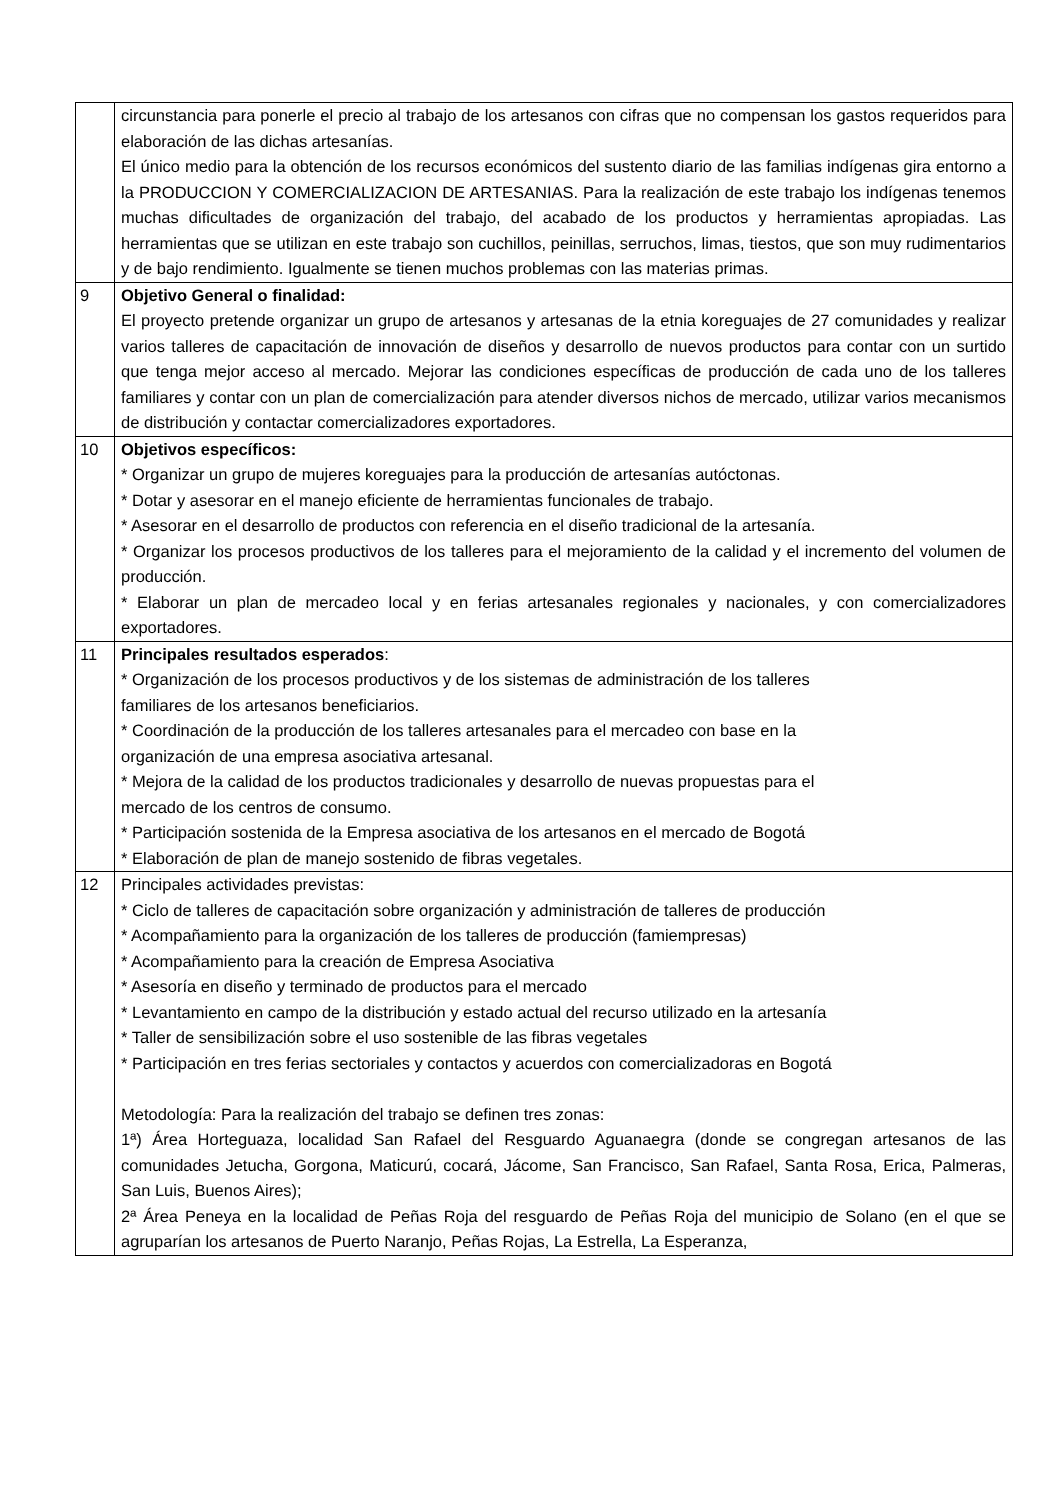| | circunstancia para ponerle el precio al trabajo de los artesanos con cifras que no compensan los gastos requeridos para elaboración de las dichas artesanías. El único medio para la obtención de los recursos económicos del sustento diario de las familias indígenas gira entorno a la PRODUCCION Y COMERCIALIZACION DE ARTESANIAS. Para la realización de este trabajo los indígenas tenemos muchas dificultades de organización del trabajo, del acabado de los productos y herramientas apropiadas. Las herramientas que se utilizan en este trabajo son cuchillos, peinillas, serruchos, limas, tiestos, que son muy rudimentarios y de bajo rendimiento. Igualmente se tienen muchos problemas con las materias primas. |
| 9 | Objetivo General o finalidad: El proyecto pretende organizar un grupo de artesanos y artesanas de la etnia koreguajes de 27 comunidades y realizar varios talleres de capacitación de innovación de diseños y desarrollo de nuevos productos para contar con un surtido que tenga mejor acceso al mercado. Mejorar las condiciones específicas de producción de cada uno de los talleres familiares y contar con un plan de comercialización para atender diversos nichos de mercado, utilizar varios mecanismos de distribución y contactar comercializadores exportadores. |
| 10 | Objetivos específicos: * Organizar un grupo de mujeres koreguajes para la producción de artesanías autóctonas. * Dotar y asesorar en el manejo eficiente de herramientas funcionales de trabajo. * Asesorar en el desarrollo de productos con referencia en el diseño tradicional de la artesanía. * Organizar los procesos productivos de los talleres para el mejoramiento de la calidad y el incremento del volumen de producción. * Elaborar un plan de mercadeo local y en ferias artesanales regionales y nacionales, y con comercializadores exportadores. |
| 11 | Principales resultados esperados : * Organización de los procesos productivos y de los sistemas de administración de los talleres familiares de los artesanos beneficiarios. * Coordinación de la producción de los talleres artesanales para el mercadeo con base en la organización de una empresa asociativa artesanal. * Mejora de la calidad de los productos tradicionales y desarrollo de nuevas propuestas para el mercado de los centros de consumo. * Participación sostenida de la Empresa asociativa de los artesanos en el mercado de Bogotá * Elaboración de plan de manejo sostenido de fibras vegetales. |
| 12 | Principales actividades previstas: * Ciclo de talleres de capacitación sobre organización y administración de talleres de producción * Acompañamiento para la organización de los talleres de producción (famiempresas) * Acompañamiento para la creación de Empresa Asociativa * Asesoría en diseño y terminado de productos para el mercado * Levantamiento en campo de la distribución y estado actual del recurso utilizado en la artesanía * Taller de sensibilización sobre el uso sostenible de las fibras vegetales * Participación en tres ferias sectoriales y contactos y acuerdos con comercializadoras en Bogotá Metodología: Para la realización del trabajo se definen tres zonas: 1ª) Área Horteguaza, localidad San Rafael del Resguardo Aguanaegra (donde se congregan artesanos de las comunidades Jetucha, Gorgona, Maticurú, cocará, Jácome, San Francisco, San Rafael, Santa Rosa, Erica, Palmeras, San Luis, Buenos Aires); 2ª Área Peneya en la localidad de Peñas Roja del resguardo de Peñas Roja del municipio de Solano (en el que se agruparían los artesanos de Puerto Naranjo, Peñas Rojas, La Estrella, La Esperanza, |